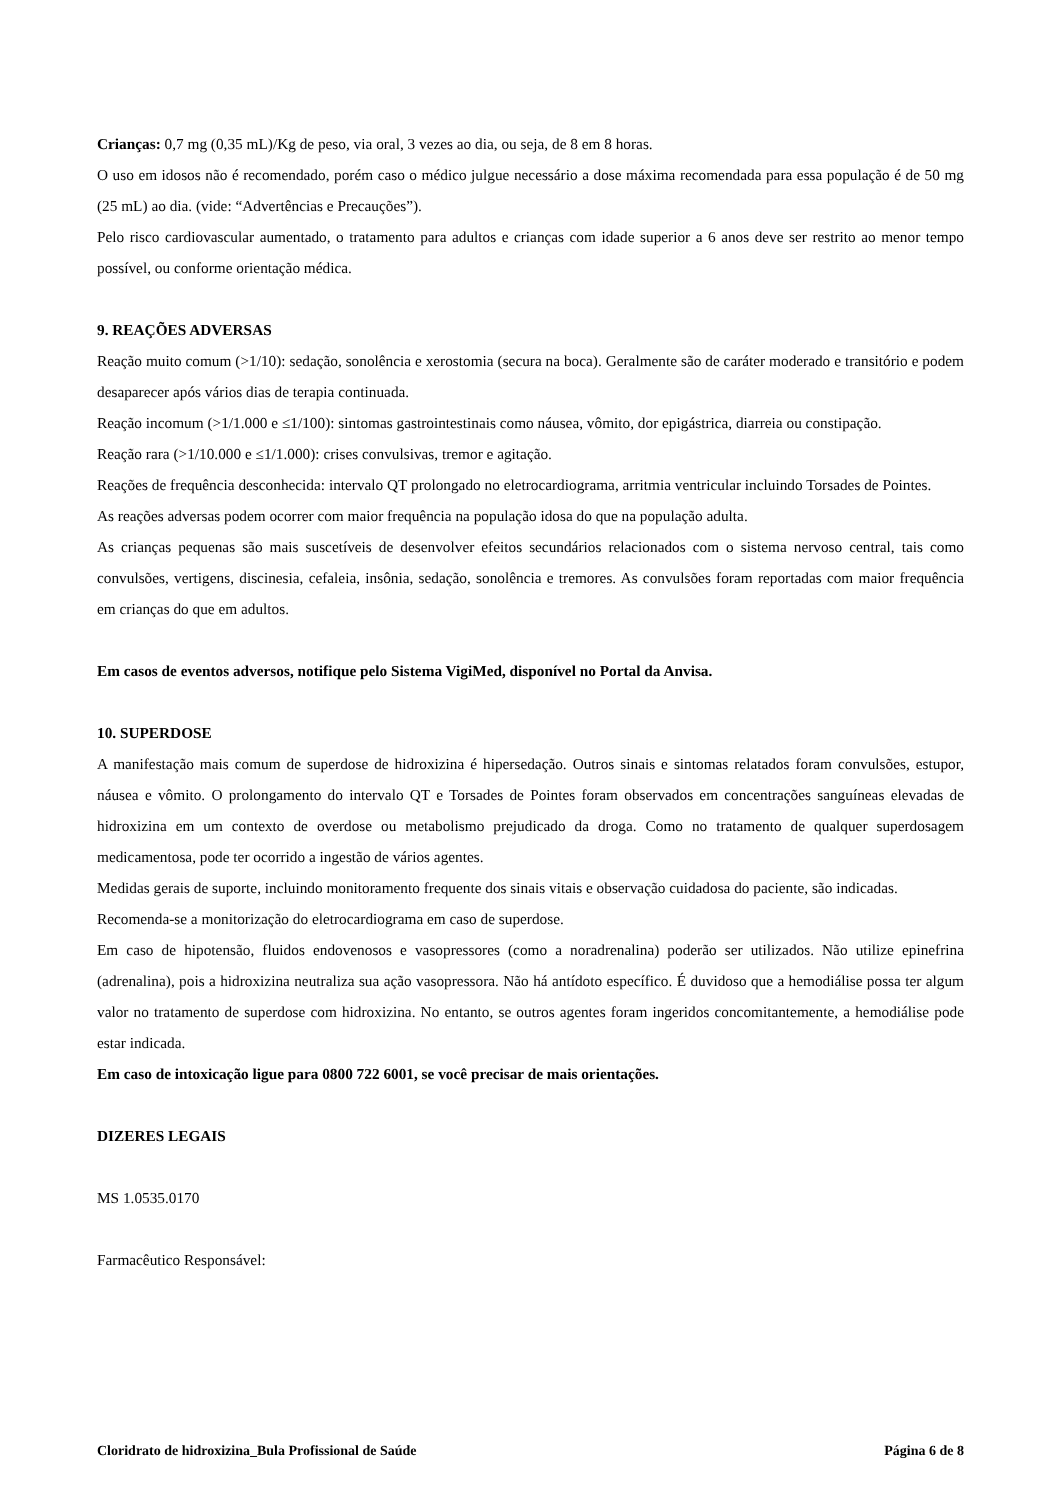Crianças: 0,7 mg (0,35 mL)/Kg de peso, via oral, 3 vezes ao dia, ou seja, de 8 em 8 horas.
O uso em idosos não é recomendado, porém caso o médico julgue necessário a dose máxima recomendada para essa população é de 50 mg (25 mL) ao dia. (vide: “Advertências e Precauções”).
Pelo risco cardiovascular aumentado, o tratamento para adultos e crianças com idade superior a 6 anos deve ser restrito ao menor tempo possível, ou conforme orientação médica.
9. REAÇÕES ADVERSAS
Reação muito comum (>1/10): sedação, sonolência e xerostomia (secura na boca). Geralmente são de caráter moderado e transitório e podem desaparecer após vários dias de terapia continuada.
Reação incomum (>1/1.000 e ≤1/100): sintomas gastrointestinais como náusea, vômito, dor epigástrica, diarreia ou constipação.
Reação rara (>1/10.000 e ≤1/1.000): crises convulsivas, tremor e agitação.
Reações de frequência desconhecida: intervalo QT prolongado no eletrocardiograma, arritmia ventricular incluindo Torsades de Pointes.
As reações adversas podem ocorrer com maior frequência na população idosa do que na população adulta.
As crianças pequenas são mais suscetíveis de desenvolver efeitos secundários relacionados com o sistema nervoso central, tais como convulsões, vertigens, discinesia, cefaleia, insônia, sedação, sonolência e tremores. As convulsões foram reportadas com maior frequência em crianças do que em adultos.
Em casos de eventos adversos, notifique pelo Sistema VigiMed, disponível no Portal da Anvisa.
10. SUPERDOSE
A manifestação mais comum de superdose de hidroxizina é hipersedação. Outros sinais e sintomas relatados foram convulsões, estupor, náusea e vômito. O prolongamento do intervalo QT e Torsades de Pointes foram observados em concentrações sanguíneas elevadas de hidroxizina em um contexto de overdose ou metabolismo prejudicado da droga. Como no tratamento de qualquer superdosagem medicamentosa, pode ter ocorrido a ingestão de vários agentes.
Medidas gerais de suporte, incluindo monitoramento frequente dos sinais vitais e observação cuidadosa do paciente, são indicadas.
Recomenda-se a monitorização do eletrocardiograma em caso de superdose.
Em caso de hipotensão, fluidos endovenosos e vasopressores (como a noradrenalina) poderão ser utilizados. Não utilize epinefrina (adrenalina), pois a hidroxizina neutraliza sua ação vasopressora. Não há antídoto específico. É duvidoso que a hemodiálise possa ter algum valor no tratamento de superdose com hidroxizina. No entanto, se outros agentes foram ingeridos concomitantemente, a hemodiálise pode estar indicada.
Em caso de intoxicação ligue para 0800 722 6001, se você precisar de mais orientações.
DIZERES LEGAIS
MS 1.0535.0170
Farmacêutico Responsável:
Cloridrato de hidroxizina_Bula Profissional de Saúde Página 6 de 8